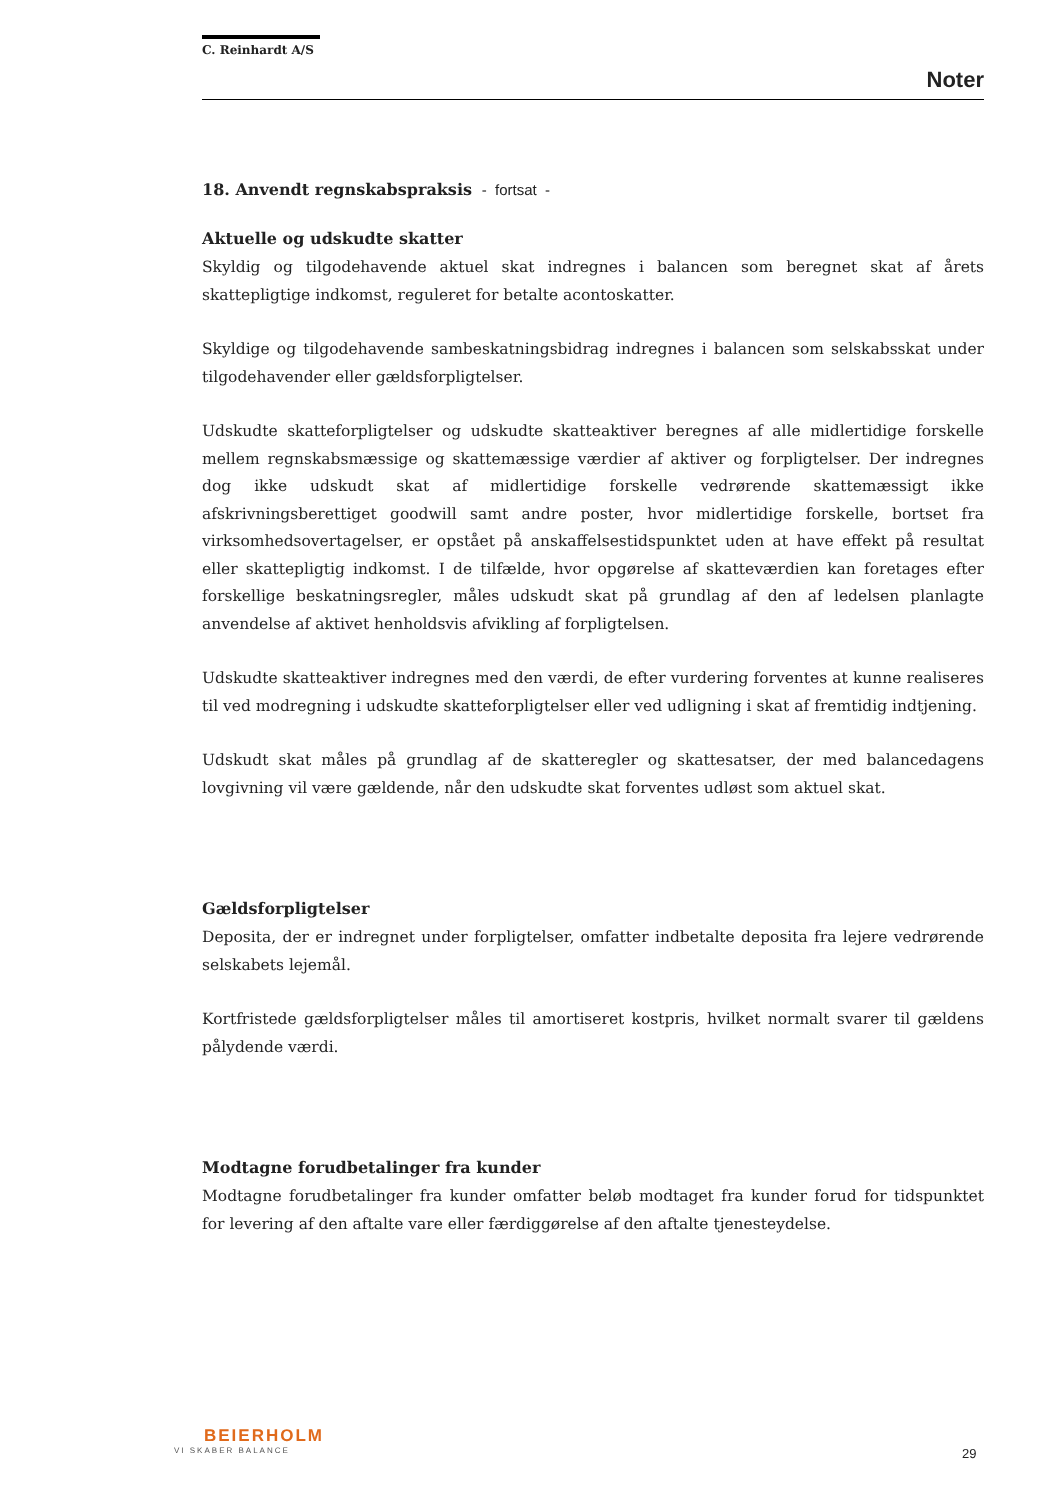C. Reinhardt A/S
Noter
18. Anvendt regnskabspraksis - fortsat -
Aktuelle og udskudte skatter
Skyldig og tilgodehavende aktuel skat indregnes i balancen som beregnet skat af årets skattepligtige indkomst, reguleret for betalte acontoskatter.
Skyldige og tilgodehavende sambeskatningsbidrag indregnes i balancen som selskabsskat under tilgodehavender eller gældsforpligtelser.
Udskudte skatteforpligtelser og udskudte skatteaktiver beregnes af alle midlertidige forskelle mellem regnskabsmæssige og skattemæssige værdier af aktiver og forpligtelser. Der indregnes dog ikke udskudt skat af midlertidige forskelle vedrørende skattemæssigt ikke afskrivningsberettiget goodwill samt andre poster, hvor midlertidige forskelle, bortset fra virksomhedsovertagelser, er opstået på anskaffelsestidspunktet uden at have effekt på resultat eller skattepligtig indkomst. I de tilfælde, hvor opgørelse af skatteværdien kan foretages efter forskellige beskatningsregler, måles udskudt skat på grundlag af den af ledelsen planlagte anvendelse af aktivet henholdsvis afvikling af forpligtelsen.
Udskudte skatteaktiver indregnes med den værdi, de efter vurdering forventes at kunne realiseres til ved modregning i udskudte skatteforpligtelser eller ved udligning i skat af fremtidig indtjening.
Udskudt skat måles på grundlag af de skatteregler og skattesatser, der med balancedagens lovgivning vil være gældende, når den udskudte skat forventes udløst som aktuel skat.
Gældsforpligtelser
Deposita, der er indregnet under forpligtelser, omfatter indbetalte deposita fra lejere vedrørende selskabets lejemål.
Kortfristede gældsforpligtelser måles til amortiseret kostpris, hvilket normalt svarer til gældens pålydende værdi.
Modtagne forudbetalinger fra kunder
Modtagne forudbetalinger fra kunder omfatter beløb modtaget fra kunder forud for tidspunktet for levering af den aftalte vare eller færdiggørelse af den aftalte tjenesteydelse.
BEIERHOLM
VI SKABER BALANCE
29